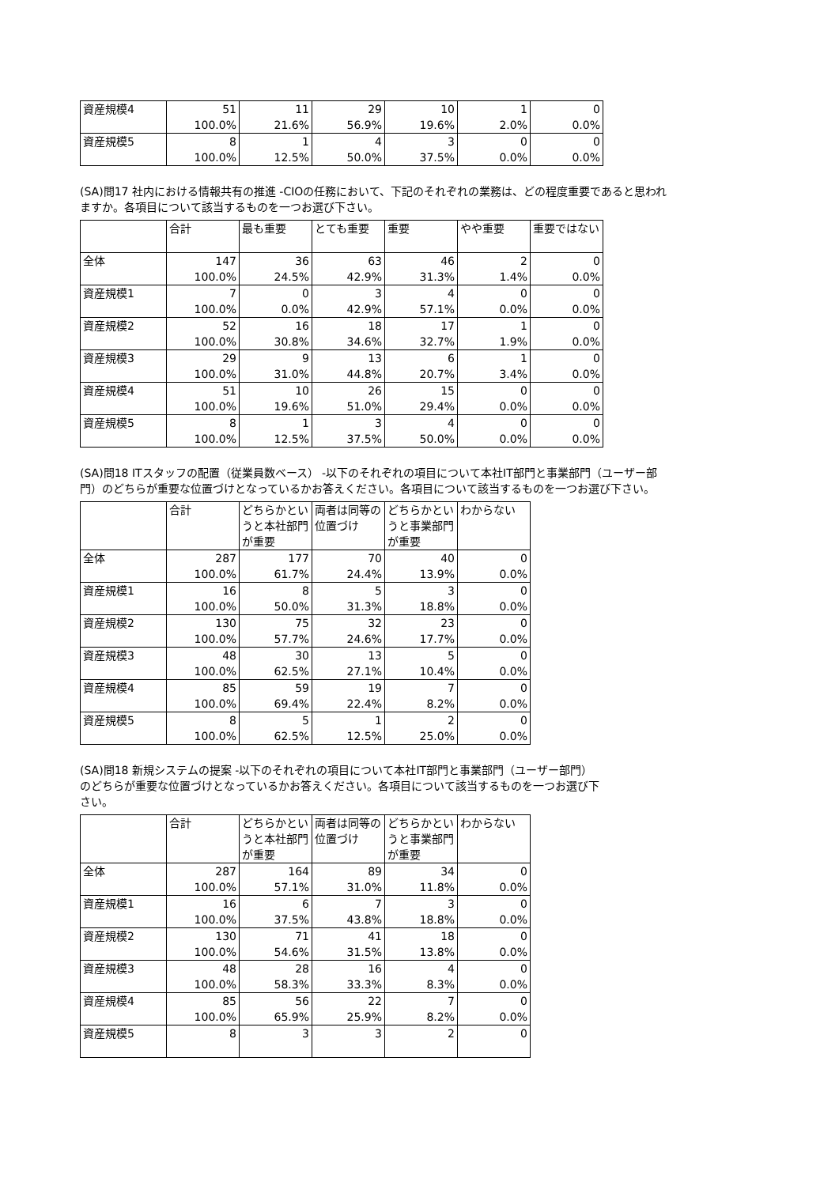| 資産規模4 | 51 100.0% | 11 21.6% | 29 56.9% | 10 19.6% | 1 2.0% | 0 0.0% |
| 資産規模5 | 8 100.0% | 1 12.5% | 4 50.0% | 3 37.5% | 0 0.0% | 0 0.0% |
(SA)問17 社内における情報共有の推進 -CIOの任務において、下記のそれぞれの業務は、どの程度重要であると思われますか。各項目について該当するものを一つお選び下さい。
| | 合計 | 最も重要 | とても重要 | 重要 | やや重要 | 重要ではない |
| --- | --- | --- | --- | --- | --- | --- |
| 全体 | 147 100.0% | 36 24.5% | 63 42.9% | 46 31.3% | 2 1.4% | 0 0.0% |
| 資産規模1 | 7 100.0% | 0 0.0% | 3 42.9% | 4 57.1% | 0 0.0% | 0 0.0% |
| 資産規模2 | 52 100.0% | 16 30.8% | 18 34.6% | 17 32.7% | 1 1.9% | 0 0.0% |
| 資産規模3 | 29 100.0% | 9 31.0% | 13 44.8% | 6 20.7% | 1 3.4% | 0 0.0% |
| 資産規模4 | 51 100.0% | 10 19.6% | 26 51.0% | 15 29.4% | 0 0.0% | 0 0.0% |
| 資産規模5 | 8 100.0% | 1 12.5% | 3 37.5% | 4 50.0% | 0 0.0% | 0 0.0% |
(SA)問18 ITスタッフの配置（従業員数ベース） -以下のそれぞれの項目について本社IT部門と事業部門（ユーザー部門）のどちらが重要な位置づけとなっているかお答えください。各項目について該当するものを一つお選び下さい。
| | 合計 | どちらかというと本社部門が重要 | 両者は同等の位置づけ | どちらかというと事業部門が重要 | わからない |
| --- | --- | --- | --- | --- | --- |
| 全体 | 287 100.0% | 177 61.7% | 70 24.4% | 40 13.9% | 0 0.0% |
| 資産規模1 | 16 100.0% | 8 50.0% | 5 31.3% | 3 18.8% | 0 0.0% |
| 資産規模2 | 130 100.0% | 75 57.7% | 32 24.6% | 23 17.7% | 0 0.0% |
| 資産規模3 | 48 100.0% | 30 62.5% | 13 27.1% | 5 10.4% | 0 0.0% |
| 資産規模4 | 85 100.0% | 59 69.4% | 19 22.4% | 7 8.2% | 0 0.0% |
| 資産規模5 | 8 100.0% | 5 62.5% | 1 12.5% | 2 25.0% | 0 0.0% |
(SA)問18 新規システムの提案 -以下のそれぞれの項目について本社IT部門と事業部門（ユーザー部門）のどちらが重要な位置づけとなっているかお答えください。各項目について該当するものを一つお選び下さい。
| | 合計 | どちらかというと本社部門が重要 | 両者は同等の位置づけ | どちらかというと事業部門が重要 | わからない |
| --- | --- | --- | --- | --- | --- |
| 全体 | 287 100.0% | 164 57.1% | 89 31.0% | 34 11.8% | 0 0.0% |
| 資産規模1 | 16 100.0% | 6 37.5% | 7 43.8% | 3 18.8% | 0 0.0% |
| 資産規模2 | 130 100.0% | 71 54.6% | 41 31.5% | 18 13.8% | 0 0.0% |
| 資産規模3 | 48 100.0% | 28 58.3% | 16 33.3% | 4 8.3% | 0 0.0% |
| 資産規模4 | 85 100.0% | 56 65.9% | 22 25.9% | 7 8.2% | 0 0.0% |
| 資産規模5 | 8 | 3 | 3 | 2 | 0 |